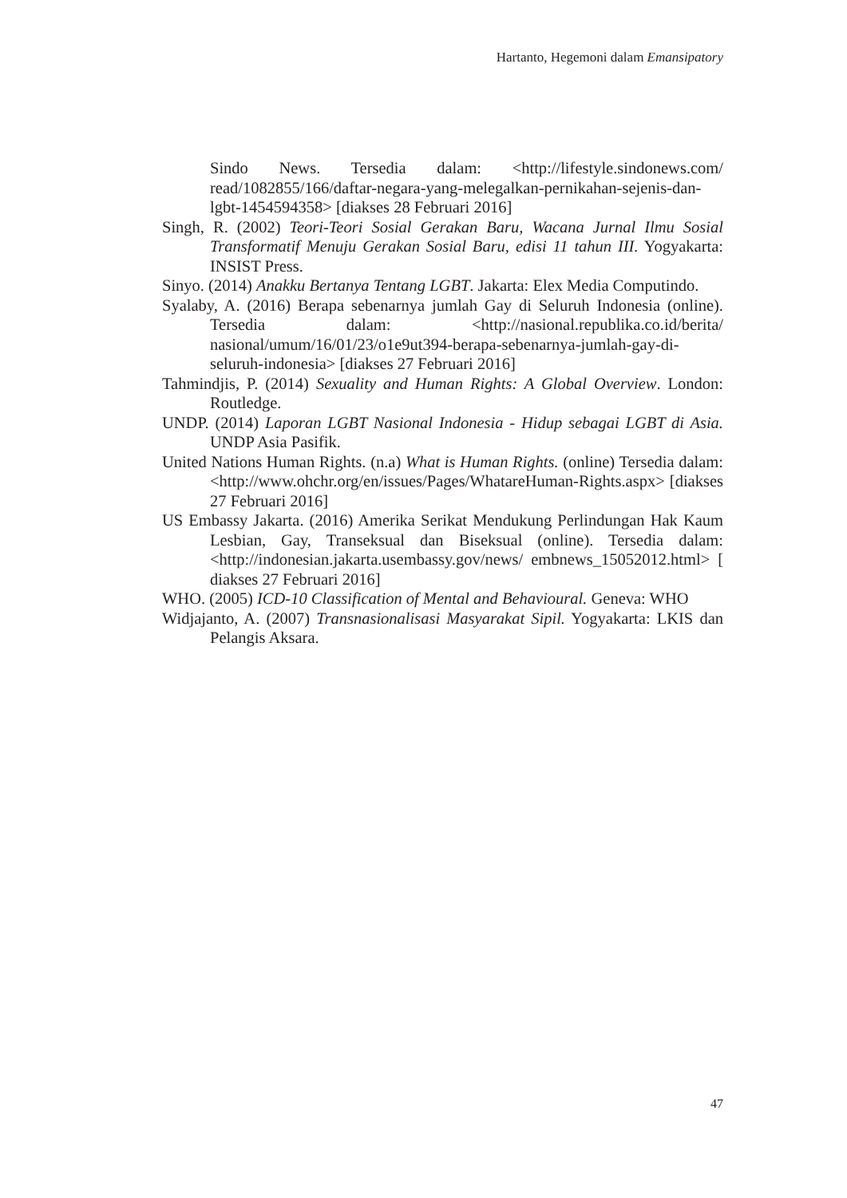Hartanto, Hegemoni dalam Emansipatory
Sindo News. Tersedia dalam: <http://lifestyle.sindonews.com/ read/1082855/166/daftar-negara-yang-melegalkan-pernikahan-sejenis-dan-lgbt-1454594358> [diakses 28 Februari 2016]
Singh, R. (2002) Teori-Teori Sosial Gerakan Baru, Wacana Jurnal Ilmu Sosial Transformatif Menuju Gerakan Sosial Baru, edisi 11 tahun III. Yogyakarta: INSIST Press.
Sinyo. (2014) Anakku Bertanya Tentang LGBT. Jakarta: Elex Media Computindo.
Syalaby, A. (2016) Berapa sebenarnya jumlah Gay di Seluruh Indonesia (online). Tersedia dalam: <http://nasional.republika.co.id/berita/ nasional/umum/16/01/23/o1e9ut394-berapa-sebenarnya-jumlah-gay-di-seluruh-indonesia> [diakses 27 Februari 2016]
Tahmindjis, P. (2014) Sexuality and Human Rights: A Global Overview. London: Routledge.
UNDP. (2014) Laporan LGBT Nasional Indonesia - Hidup sebagai LGBT di Asia. UNDP Asia Pasifik.
United Nations Human Rights. (n.a) What is Human Rights. (online) Tersedia dalam: <http://www.ohchr.org/en/issues/Pages/WhatareHuman-Rights.aspx> [diakses 27 Februari 2016]
US Embassy Jakarta. (2016) Amerika Serikat Mendukung Perlindungan Hak Kaum Lesbian, Gay, Transeksual dan Biseksual (online). Tersedia dalam: <http://indonesian.jakarta.usembassy.gov/news/ embnews_15052012.html> [ diakses 27 Februari 2016]
WHO. (2005) ICD-10 Classification of Mental and Behavioural. Geneva: WHO
Widjajanto, A. (2007) Transnasionalisasi Masyarakat Sipil. Yogyakarta: LKIS dan Pelangis Aksara.
47